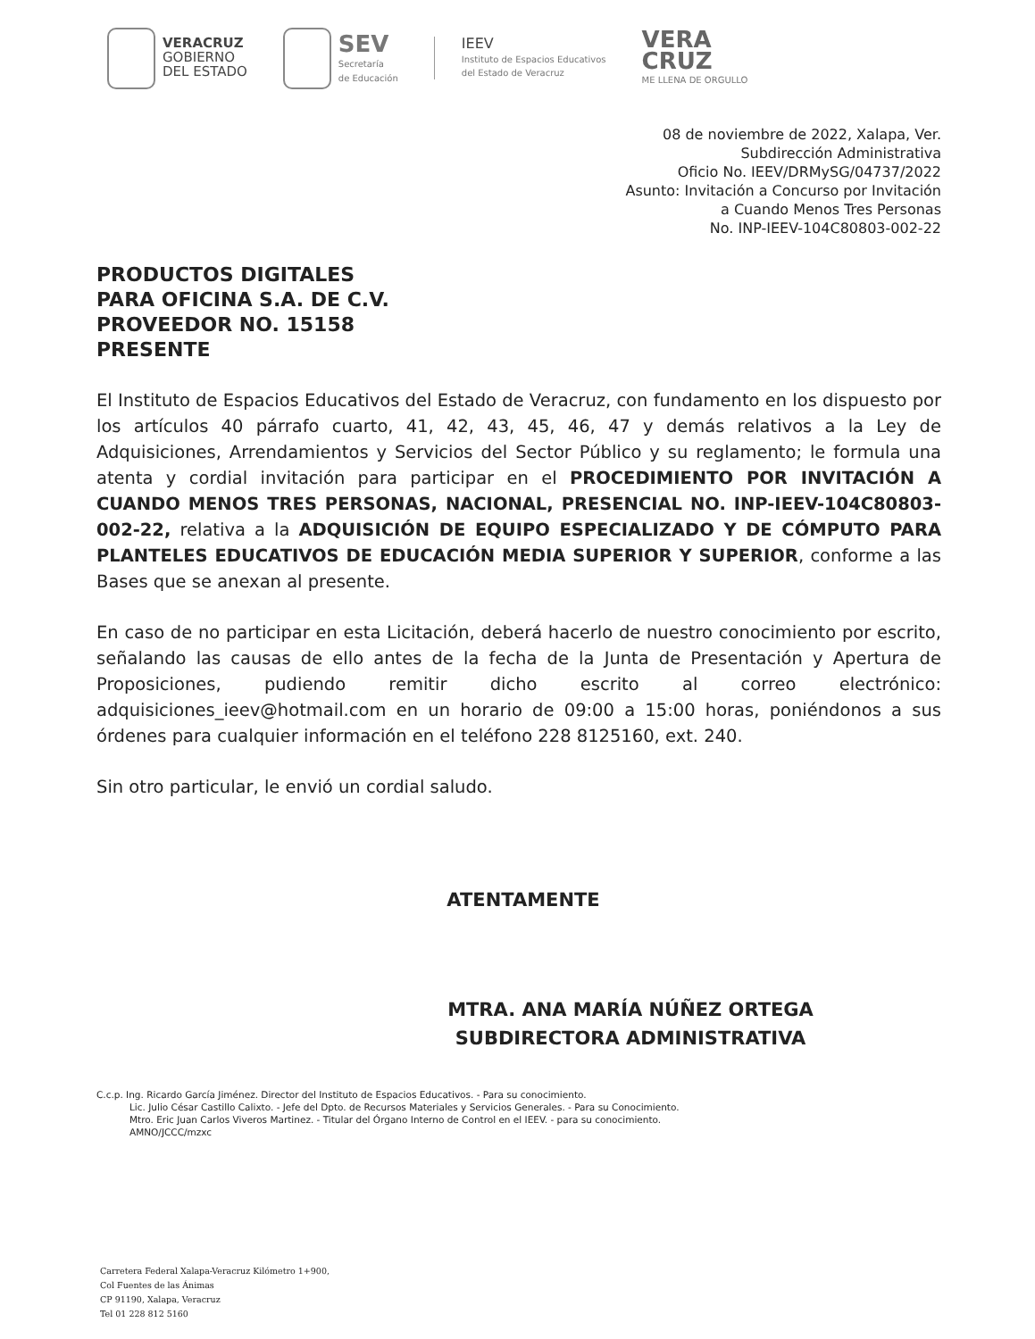VERACRUZ
GOBIERNO
DEL ESTADO
SEV
Secretaría
de Educación
IEEV
Instituto de Espacios Educativos
del Estado de Veracruz
VERA
CRUZ
ME LLENA DE ORGULLO
08 de noviembre de 2022, Xalapa, Ver.
Subdirección Administrativa
Oficio No. IEEV/DRMySG/04737/2022
Asunto: Invitación a Concurso por Invitación
a Cuando Menos Tres Personas
No. INP-IEEV-104C80803-002-22
PRODUCTOS DIGITALES
PARA OFICINA S.A. DE C.V.
PROVEEDOR NO. 15158
PRESENTE
El Instituto de Espacios Educativos del Estado de Veracruz, con fundamento en los dispuesto por los artículos 40 párrafo cuarto, 41, 42, 43, 45, 46, 47 y demás relativos a la Ley de Adquisiciones, Arrendamientos y Servicios del Sector Público y su reglamento; le formula una atenta y cordial invitación para participar en el PROCEDIMIENTO POR INVITACIÓN A CUANDO MENOS TRES PERSONAS, NACIONAL, PRESENCIAL NO. INP-IEEV-104C80803-002-22, relativa a la ADQUISICIÓN DE EQUIPO ESPECIALIZADO Y DE CÓMPUTO PARA PLANTELES EDUCATIVOS DE EDUCACIÓN MEDIA SUPERIOR Y SUPERIOR, conforme a las Bases que se anexan al presente.
En caso de no participar en esta Licitación, deberá hacerlo de nuestro conocimiento por escrito, señalando las causas de ello antes de la fecha de la Junta de Presentación y Apertura de Proposiciones, pudiendo remitir dicho escrito al correo electrónico: adquisiciones_ieev@hotmail.com en un horario de 09:00 a 15:00 horas, poniéndonos a sus órdenes para cualquier información en el teléfono 228 8125160, ext. 240.
Sin otro particular, le envió un cordial saludo.
ATENTAMENTE
MTRA. ANA MARÍA NÚÑEZ ORTEGA
SUBDIRECTORA ADMINISTRATIVA
C.c.p. Ing. Ricardo García Jiménez. Director del Instituto de Espacios Educativos. - Para su conocimiento.
Lic. Julio César Castillo Calixto. - Jefe del Dpto. de Recursos Materiales y Servicios Generales. - Para su Conocimiento.
Mtro. Eric Juan Carlos Viveros Martinez. - Titular del Órgano Interno de Control en el IEEV. - para su conocimiento.
AMNO/JCCC/mzxc
Carretera Federal Xalapa-Veracruz Kilómetro 1+900,
Col Fuentes de las Ánimas
CP 91190, Xalapa, Veracruz
Tel 01 228 812 5160